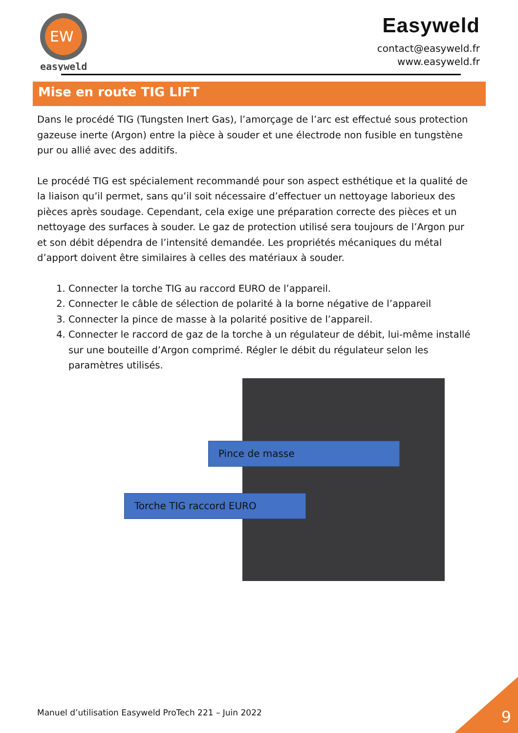EW
easyweld
Easyweld
contact@easyweld.fr
www.easyweld.fr
Mise en route TIG LIFT
Dans le procédé TIG (Tungsten Inert Gas), l’amorçage de l’arc est effectué sous protection gazeuse inerte (Argon) entre la pièce à souder et une électrode non fusible en tungstène pur ou allié avec des additifs.
Le procédé TIG est spécialement recommandé pour son aspect esthétique et la qualité de la liaison qu’il permet, sans qu’il soit nécessaire d’effectuer un nettoyage laborieux des pièces après soudage. Cependant, cela exige une préparation correcte des pièces et un nettoyage des surfaces à souder. Le gaz de protection utilisé sera toujours de l’Argon pur et son débit dépendra de l’intensité demandée. Les propriétés mécaniques du métal d’apport doivent être similaires à celles des matériaux à souder.
1. Connecter la torche TIG au raccord EURO de l’appareil.
2. Connecter le câble de sélection de polarité à la borne négative de l’appareil
3. Connecter la pince de masse à la polarité positive de l’appareil.
4. Connecter le raccord de gaz de la torche à un régulateur de débit, lui-même installé sur une bouteille d’Argon comprimé. Régler le débit du régulateur selon les paramètres utilisés.
Pince de masse
Torche TIG raccord EURO
Manuel d’utilisation Easyweld ProTech 221 – Juin 2022
9